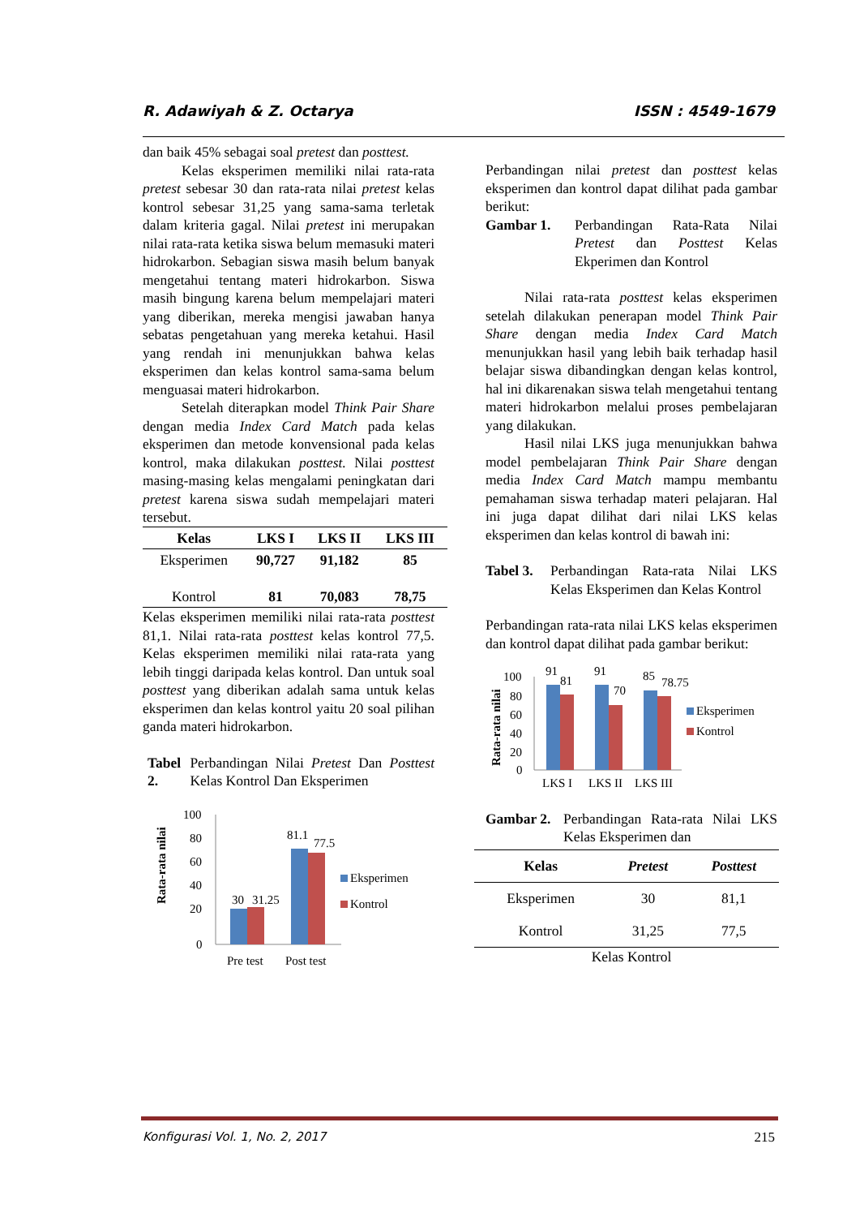R. Adawiyah & Z. Octarya ISSN : 4549-1679
dan baik 45% sebagai soal pretest dan posttest.
Kelas eksperimen memiliki nilai rata-rata pretest sebesar 30 dan rata-rata nilai pretest kelas kontrol sebesar 31,25 yang sama-sama terletak dalam kriteria gagal. Nilai pretest ini merupakan nilai rata-rata ketika siswa belum memasuki materi hidrokarbon. Sebagian siswa masih belum banyak mengetahui tentang materi hidrokarbon. Siswa masih bingung karena belum mempelajari materi yang diberikan, mereka mengisi jawaban hanya sebatas pengetahuan yang mereka ketahui. Hasil yang rendah ini menunjukkan bahwa kelas eksperimen dan kelas kontrol sama-sama belum menguasai materi hidrokarbon.
Setelah diterapkan model Think Pair Share dengan media Index Card Match pada kelas eksperimen dan metode konvensional pada kelas kontrol, maka dilakukan posttest. Nilai posttest masing-masing kelas mengalami peningkatan dari pretest karena siswa sudah mempelajari materi tersebut.
| Kelas | LKS I | LKS II | LKS III |
| --- | --- | --- | --- |
| Eksperimen | 90,727 | 91,182 | 85 |
| Kontrol | 81 | 70,083 | 78,75 |
Kelas eksperimen memiliki nilai rata-rata posttest 81,1. Nilai rata-rata posttest kelas kontrol 77,5. Kelas eksperimen memiliki nilai rata-rata yang lebih tinggi daripada kelas kontrol. Dan untuk soal posttest yang diberikan adalah sama untuk kelas eksperimen dan kelas kontrol yaitu 20 soal pilihan ganda materi hidrokarbon.
Tabel 2. Perbandingan Nilai Pretest Dan Posttest Kelas Kontrol Dan Eksperimen
Rata-rata nilai
100
80
60
40
20
0
30
31.25
81.1
77.5
Pre test
Post test
Eksperimen
Kontrol
Perbandingan nilai pretest dan posttest kelas eksperimen dan kontrol dapat dilihat pada gambar berikut:
Gambar 1. Perbandingan Rata-Rata Nilai Pretest dan Posttest Kelas Ekperimen dan Kontrol
Nilai rata-rata posttest kelas eksperimen setelah dilakukan penerapan model Think Pair Share dengan media Index Card Match menunjukkan hasil yang lebih baik terhadap hasil belajar siswa dibandingkan dengan kelas kontrol, hal ini dikarenakan siswa telah mengetahui tentang materi hidrokarbon melalui proses pembelajaran yang dilakukan.
Hasil nilai LKS juga menunjukkan bahwa model pembelajaran Think Pair Share dengan media Index Card Match mampu membantu pemahaman siswa terhadap materi pelajaran. Hal ini juga dapat dilihat dari nilai LKS kelas eksperimen dan kelas kontrol di bawah ini:
Tabel 3. Perbandingan Rata-rata Nilai LKS Kelas Eksperimen dan Kelas Kontrol
Perbandingan rata-rata nilai LKS kelas eksperimen dan kontrol dapat dilihat pada gambar berikut:
Rata-rata nilai
100
80
60
40
20
0
91
81
91
70
85
78.75
LKS I
LKS II
LKS III
Eksperimen
Kontrol
Gambar 2. Perbandingan Rata-rata Nilai LKS Kelas Eksperimen dan
| Kelas | Pretest | Posttest |
| --- | --- | --- |
| Eksperimen | 30 | 81,1 |
| Kontrol | 31,25 | 77,5 |
Kelas Kontrol
Konfigurasi Vol. 1, No. 2, 2017 215